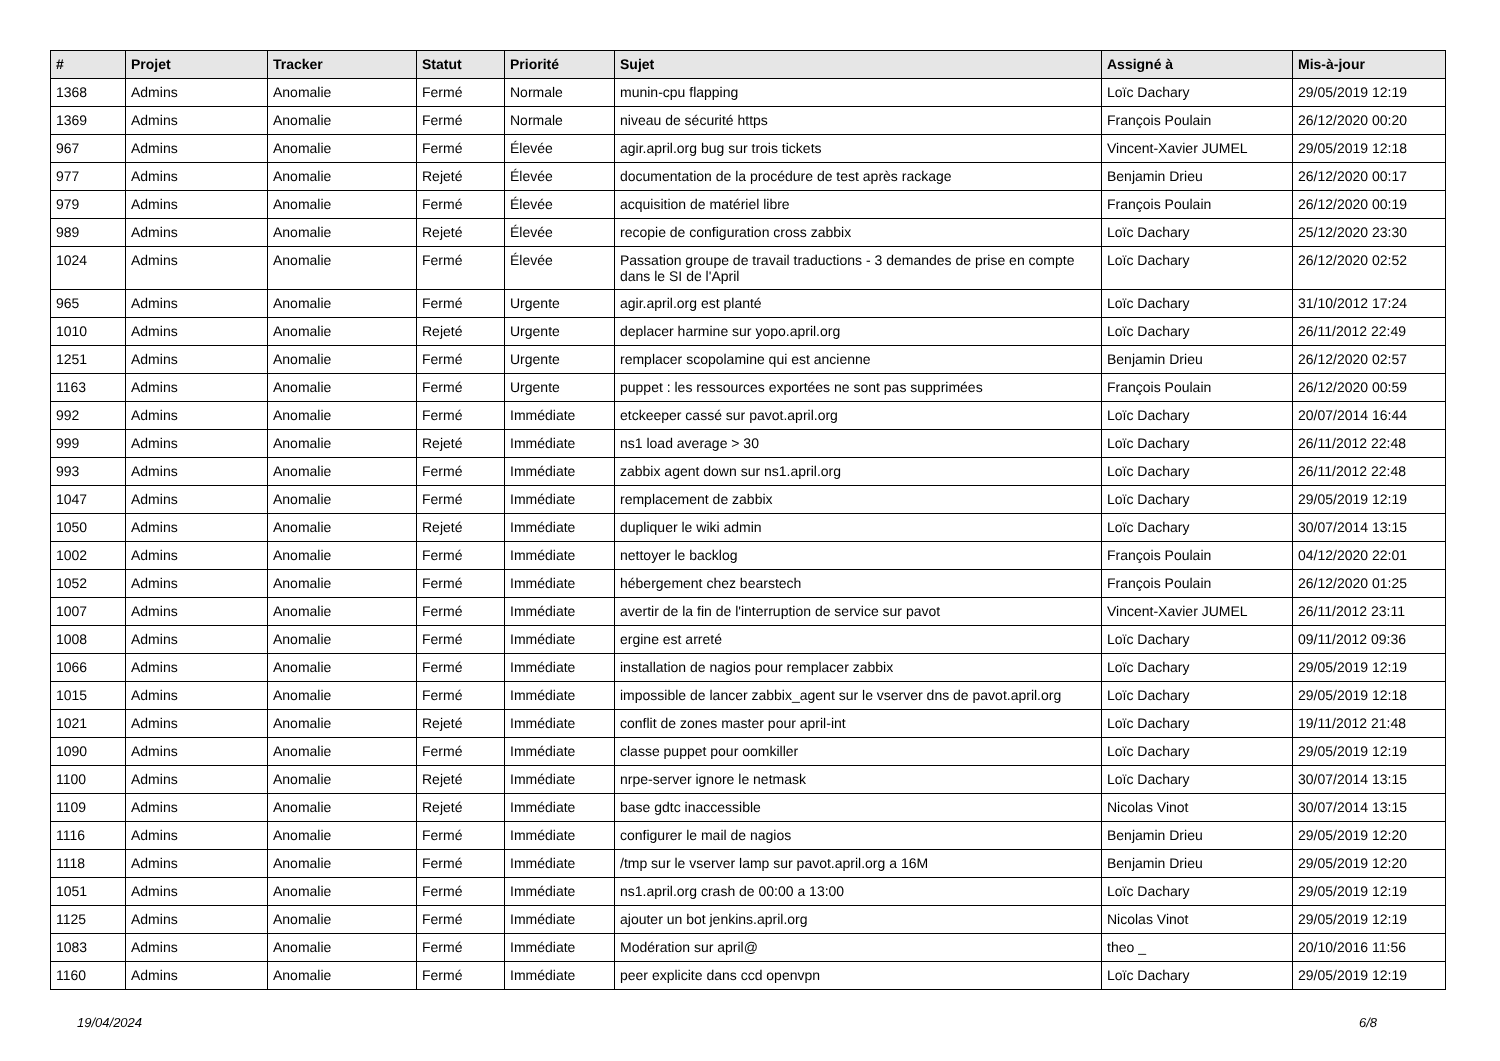| # | Projet | Tracker | Statut | Priorité | Sujet | Assigné à | Mis-à-jour |
| --- | --- | --- | --- | --- | --- | --- | --- |
| 1368 | Admins | Anomalie | Fermé | Normale | munin-cpu flapping | Loïc Dachary | 29/05/2019 12:19 |
| 1369 | Admins | Anomalie | Fermé | Normale | niveau de sécurité https | François Poulain | 26/12/2020 00:20 |
| 967 | Admins | Anomalie | Fermé | Élevée | agir.april.org bug sur trois tickets | Vincent-Xavier JUMEL | 29/05/2019 12:18 |
| 977 | Admins | Anomalie | Rejeté | Élevée | documentation de la procédure de test après rackage | Benjamin Drieu | 26/12/2020 00:17 |
| 979 | Admins | Anomalie | Fermé | Élevée | acquisition de matériel libre | François Poulain | 26/12/2020 00:19 |
| 989 | Admins | Anomalie | Rejeté | Élevée | recopie de configuration cross zabbix | Loïc Dachary | 25/12/2020 23:30 |
| 1024 | Admins | Anomalie | Fermé | Élevée | Passation groupe de travail traductions - 3 demandes de prise en compte dans le SI de l'April | Loïc Dachary | 26/12/2020 02:52 |
| 965 | Admins | Anomalie | Fermé | Urgente | agir.april.org est planté | Loïc Dachary | 31/10/2012 17:24 |
| 1010 | Admins | Anomalie | Rejeté | Urgente | deplacer harmine sur yopo.april.org | Loïc Dachary | 26/11/2012 22:49 |
| 1251 | Admins | Anomalie | Fermé | Urgente | remplacer scopolamine qui est ancienne | Benjamin Drieu | 26/12/2020 02:57 |
| 1163 | Admins | Anomalie | Fermé | Urgente | puppet : les ressources exportées ne sont pas supprimées | François Poulain | 26/12/2020 00:59 |
| 992 | Admins | Anomalie | Fermé | Immédiate | etckeeper cassé sur pavot.april.org | Loïc Dachary | 20/07/2014 16:44 |
| 999 | Admins | Anomalie | Rejeté | Immédiate | ns1 load average > 30 | Loïc Dachary | 26/11/2012 22:48 |
| 993 | Admins | Anomalie | Fermé | Immédiate | zabbix agent down sur ns1.april.org | Loïc Dachary | 26/11/2012 22:48 |
| 1047 | Admins | Anomalie | Fermé | Immédiate | remplacement de zabbix | Loïc Dachary | 29/05/2019 12:19 |
| 1050 | Admins | Anomalie | Rejeté | Immédiate | dupliquer le wiki admin | Loïc Dachary | 30/07/2014 13:15 |
| 1002 | Admins | Anomalie | Fermé | Immédiate | nettoyer le backlog | François Poulain | 04/12/2020 22:01 |
| 1052 | Admins | Anomalie | Fermé | Immédiate | hébergement chez bearstech | François Poulain | 26/12/2020 01:25 |
| 1007 | Admins | Anomalie | Fermé | Immédiate | avertir de la fin de l'interruption de service sur pavot | Vincent-Xavier JUMEL | 26/11/2012 23:11 |
| 1008 | Admins | Anomalie | Fermé | Immédiate | ergine est arreté | Loïc Dachary | 09/11/2012 09:36 |
| 1066 | Admins | Anomalie | Fermé | Immédiate | installation de nagios pour remplacer zabbix | Loïc Dachary | 29/05/2019 12:19 |
| 1015 | Admins | Anomalie | Fermé | Immédiate | impossible de lancer zabbix_agent sur le vserver dns de pavot.april.org | Loïc Dachary | 29/05/2019 12:18 |
| 1021 | Admins | Anomalie | Rejeté | Immédiate | conflit de zones master pour april-int | Loïc Dachary | 19/11/2012 21:48 |
| 1090 | Admins | Anomalie | Fermé | Immédiate | classe puppet pour oomkiller | Loïc Dachary | 29/05/2019 12:19 |
| 1100 | Admins | Anomalie | Rejeté | Immédiate | nrpe-server ignore le netmask | Loïc Dachary | 30/07/2014 13:15 |
| 1109 | Admins | Anomalie | Rejeté | Immédiate | base gdtc inaccessible | Nicolas Vinot | 30/07/2014 13:15 |
| 1116 | Admins | Anomalie | Fermé | Immédiate | configurer le mail de nagios | Benjamin Drieu | 29/05/2019 12:20 |
| 1118 | Admins | Anomalie | Fermé | Immédiate | /tmp sur le vserver lamp sur pavot.april.org a 16M | Benjamin Drieu | 29/05/2019 12:20 |
| 1051 | Admins | Anomalie | Fermé | Immédiate | ns1.april.org crash de 00:00 a 13:00 | Loïc Dachary | 29/05/2019 12:19 |
| 1125 | Admins | Anomalie | Fermé | Immédiate | ajouter un bot jenkins.april.org | Nicolas Vinot | 29/05/2019 12:19 |
| 1083 | Admins | Anomalie | Fermé | Immédiate | Modération sur april@ | theo _ | 20/10/2016 11:56 |
| 1160 | Admins | Anomalie | Fermé | Immédiate | peer explicite dans ccd openvpn | Loïc Dachary | 29/05/2019 12:19 |
19/04/2024 6/8